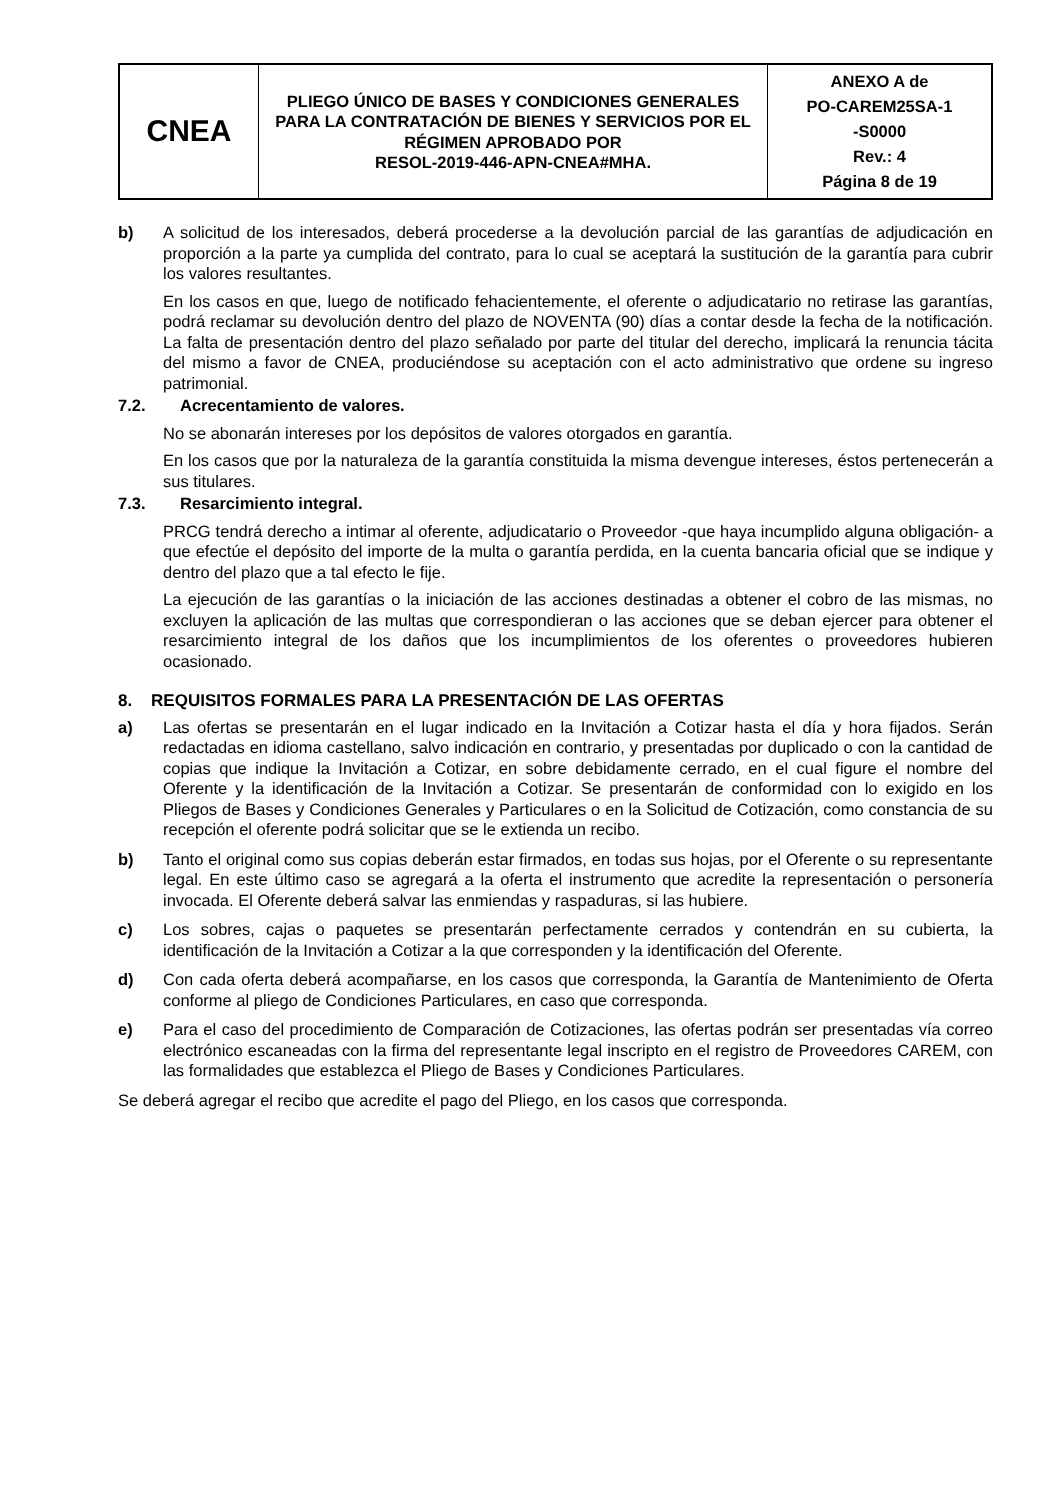| CNEA | PLIEGO ÚNICO DE BASES Y CONDICIONES GENERALES PARA LA CONTRATACIÓN DE BIENES Y SERVICIOS POR EL RÉGIMEN APROBADO POR RESOL-2019-446-APN-CNEA#MHA. | ANEXO A de PO-CAREM25SA-1 -S0000 Rev.: 4 Página 8 de 19 |
b) A solicitud de los interesados, deberá procederse a la devolución parcial de las garantías de adjudicación en proporción a la parte ya cumplida del contrato, para lo cual se aceptará la sustitución de la garantía para cubrir los valores resultantes.
En los casos en que, luego de notificado fehacientemente, el oferente o adjudicatario no retirase las garantías, podrá reclamar su devolución dentro del plazo de NOVENTA (90) días a contar desde la fecha de la notificación. La falta de presentación dentro del plazo señalado por parte del titular del derecho, implicará la renuncia tácita del mismo a favor de CNEA, produciéndose su aceptación con el acto administrativo que ordene su ingreso patrimonial.
7.2. Acrecentamiento de valores.
No se abonarán intereses por los depósitos de valores otorgados en garantía.
En los casos que por la naturaleza de la garantía constituida la misma devengue intereses, éstos pertenecerán a sus titulares.
7.3. Resarcimiento integral.
PRCG tendrá derecho a intimar al oferente, adjudicatario o Proveedor -que haya incumplido alguna obligación- a que efectúe el depósito del importe de la multa o garantía perdida, en la cuenta bancaria oficial que se indique y dentro del plazo que a tal efecto le fije.
La ejecución de las garantías o la iniciación de las acciones destinadas a obtener el cobro de las mismas, no excluyen la aplicación de las multas que correspondieran o las acciones que se deban ejercer para obtener el resarcimiento integral de los daños que los incumplimientos de los oferentes o proveedores hubieren ocasionado.
8. REQUISITOS FORMALES PARA LA PRESENTACIÓN DE LAS OFERTAS
a) Las ofertas se presentarán en el lugar indicado en la Invitación a Cotizar hasta el día y hora fijados. Serán redactadas en idioma castellano, salvo indicación en contrario, y presentadas por duplicado o con la cantidad de copias que indique la Invitación a Cotizar, en sobre debidamente cerrado, en el cual figure el nombre del Oferente y la identificación de la Invitación a Cotizar. Se presentarán de conformidad con lo exigido en los Pliegos de Bases y Condiciones Generales y Particulares o en la Solicitud de Cotización, como constancia de su recepción el oferente podrá solicitar que se le extienda un recibo.
b) Tanto el original como sus copias deberán estar firmados, en todas sus hojas, por el Oferente o su representante legal. En este último caso se agregará a la oferta el instrumento que acredite la representación o personería invocada. El Oferente deberá salvar las enmiendas y raspaduras, si las hubiere.
c) Los sobres, cajas o paquetes se presentarán perfectamente cerrados y contendrán en su cubierta, la identificación de la Invitación a Cotizar a la que corresponden y la identificación del Oferente.
d) Con cada oferta deberá acompañarse, en los casos que corresponda, la Garantía de Mantenimiento de Oferta conforme al pliego de Condiciones Particulares, en caso que corresponda.
e) Para el caso del procedimiento de Comparación de Cotizaciones, las ofertas podrán ser presentadas vía correo electrónico escaneadas con la firma del representante legal inscripto en el registro de Proveedores CAREM, con las formalidades que establezca el Pliego de Bases y Condiciones Particulares.
Se deberá agregar el recibo que acredite el pago del Pliego, en los casos que corresponda.